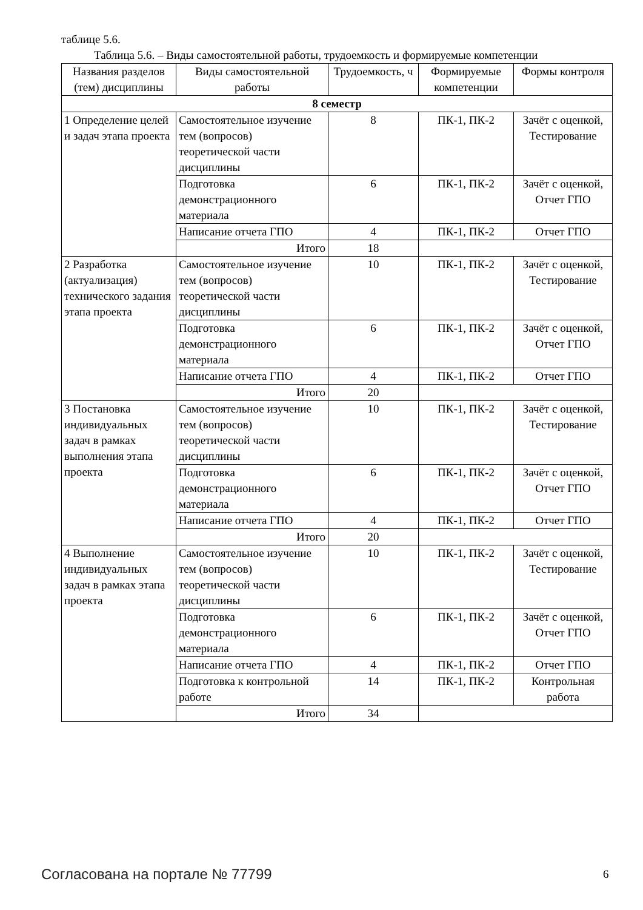таблице 5.6.
Таблица 5.6. – Виды самостоятельной работы, трудоемкость и формируемые компетенции
| Названия разделов (тем) дисциплины | Виды самостоятельной работы | Трудоемкость, ч | Формируемые компетенции | Формы контроля |
| --- | --- | --- | --- | --- |
| 8 семестр | | | | |
| 1 Определение целей и задач этапа проекта | Самостоятельное изучение тем (вопросов) теоретической части дисциплины | 8 | ПК-1, ПК-2 | Зачёт с оценкой, Тестирование |
| | Подготовка демонстрационного материала | 6 | ПК-1, ПК-2 | Зачёт с оценкой, Отчет ГПО |
| | Написание отчета ГПО | 4 | ПК-1, ПК-2 | Отчет ГПО |
| | Итого | 18 | | |
| 2 Разработка (актуализация) технического задания этапа проекта | Самостоятельное изучение тем (вопросов) теоретической части дисциплины | 10 | ПК-1, ПК-2 | Зачёт с оценкой, Тестирование |
| | Подготовка демонстрационного материала | 6 | ПК-1, ПК-2 | Зачёт с оценкой, Отчет ГПО |
| | Написание отчета ГПО | 4 | ПК-1, ПК-2 | Отчет ГПО |
| | Итого | 20 | | |
| 3 Постановка индивидуальных задач в рамках выполнения этапа проекта | Самостоятельное изучение тем (вопросов) теоретической части дисциплины | 10 | ПК-1, ПК-2 | Зачёт с оценкой, Тестирование |
| | Подготовка демонстрационного материала | 6 | ПК-1, ПК-2 | Зачёт с оценкой, Отчет ГПО |
| | Написание отчета ГПО | 4 | ПК-1, ПК-2 | Отчет ГПО |
| | Итого | 20 | | |
| 4 Выполнение индивидуальных задач в рамках этапа проекта | Самостоятельное изучение тем (вопросов) теоретической части дисциплины | 10 | ПК-1, ПК-2 | Зачёт с оценкой, Тестирование |
| | Подготовка демонстрационного материала | 6 | ПК-1, ПК-2 | Зачёт с оценкой, Отчет ГПО |
| | Написание отчета ГПО | 4 | ПК-1, ПК-2 | Отчет ГПО |
| | Подготовка к контрольной работе | 14 | ПК-1, ПК-2 | Контрольная работа |
| | Итого | 34 | | |
Согласована на портале № 77799 6